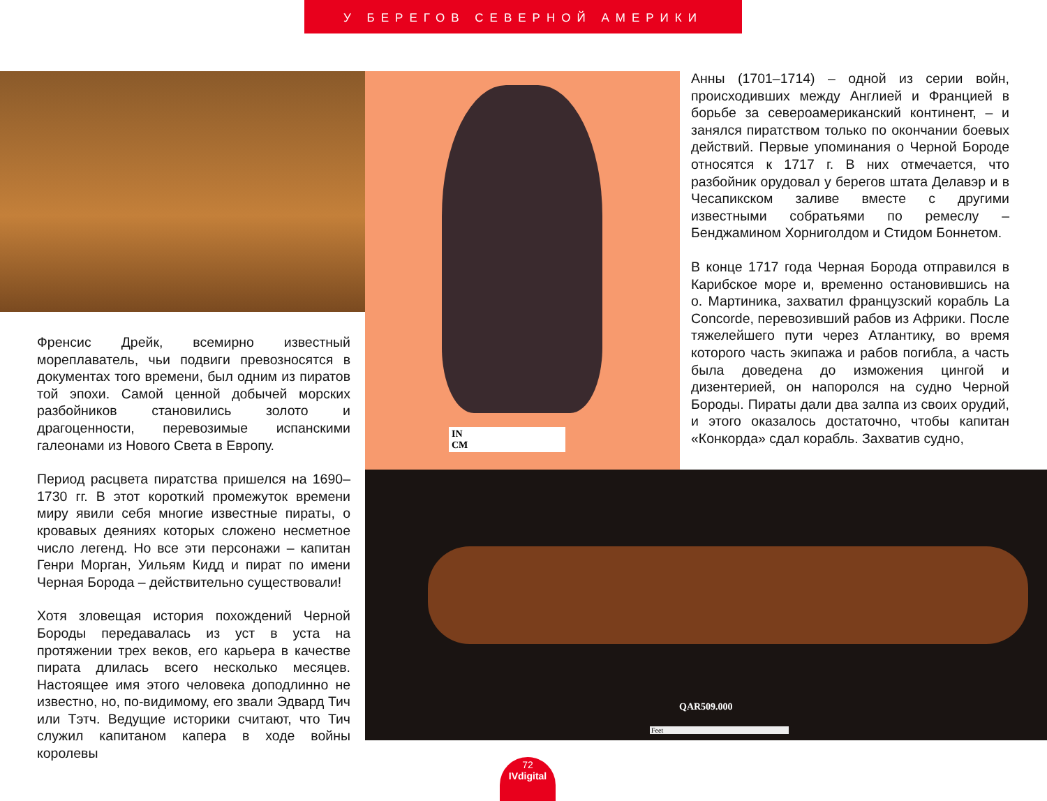У БЕРЕГОВ СЕВЕРНОЙ АМЕРИКИ
IN
CM
Френсис Дрейк, всемирно известный мореплаватель, чьи подвиги превозносятся в документах того времени, был одним из пиратов той эпохи. Самой ценной добычей морских разбойников становились золото и драгоценности, перевозимые испанскими галеонами из Нового Света в Европу.
Период расцвета пиратства пришелся на 1690–1730 гг. В этот короткий промежуток времени миру явили себя многие известные пираты, о кровавых деяниях которых сложено несметное число легенд. Но все эти персонажи – капитан Генри Морган, Уильям Кидд и пират по имени Черная Борода – действительно существовали!
Хотя зловещая история похождений Черной Бороды передавалась из уст в уста на протяжении трех веков, его карьера в качестве пирата длилась всего несколько месяцев. Настоящее имя этого человека доподлинно не известно, но, по-видимому, его звали Эдвард Тич или Тэтч. Ведущие историки считают, что Тич служил капитаном капера в ходе войны королевы
Анны (1701–1714) – одной из серии войн, происходивших между Англией и Францией в борьбе за североамериканский континент, – и занялся пиратством только по окончании боевых действий. Первые упоминания о Черной Бороде относятся к 1717 г. В них отмечается, что разбойник орудовал у берегов штата Делавэр и в Чесапикском заливе вместе с другими известными собратьями по ремеслу – Бенджамином Хорниголдом и Стидом Боннетом.
В конце 1717 года Черная Борода отправился в Карибское море и, временно остановившись на о. Мартиника, захватил французский корабль La Concorde, перевозивший рабов из Африки. После тяжелейшего пути через Атлантику, во время которого часть экипажа и рабов погибла, а часть была доведена до изможения цингой и дизентерией, он напоролся на судно Черной Бороды. Пираты дали два залпа из своих орудий, и этого оказалось достаточно, чтобы капитан «Конкорда» сдал корабль. Захватив судно,
QAR509.000
Feet
72
IVdigital